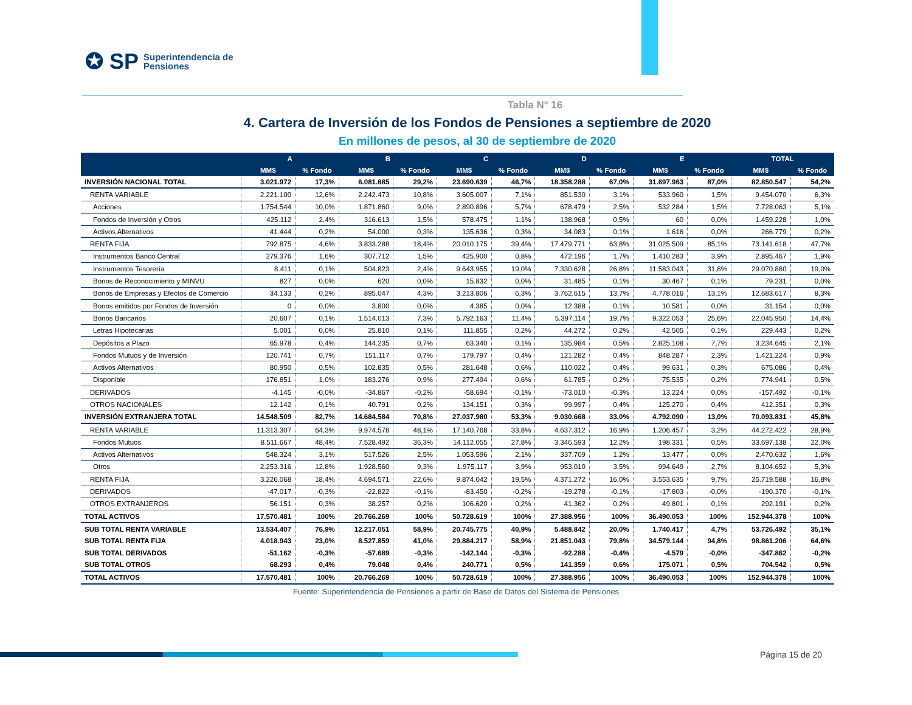✪ SP Superintendencia de
Pensiones
Tabla N° 16
4. Cartera de Inversión de los Fondos de Pensiones a septiembre de 2020
En millones de pesos, al 30 de septiembre de 2020
| | A | | B | | C | | D | | E | | TOTAL | |
| --- | --- | --- | --- | --- | --- | --- | --- | --- | --- | --- | --- | --- |
| | MM$ | % Fondo | MM$ | % Fondo | MM$ | % Fondo | MM$ | % Fondo | MM$ | % Fondo | MM$ | % Fondo |
| INVERSIÓN NACIONAL TOTAL | 3.021.972 | 17,3% | 6.081.685 | 29,2% | 23.690.639 | 46,7% | 18.358.288 | 67,0% | 31.697.963 | 87,0% | 82.850.547 | 54,2% |
| RENTA VARIABLE | 2.221.100 | 12,6% | 2.242.473 | 10,8% | 3.605.007 | 7,1% | 851.530 | 3,1% | 533.960 | 1,5% | 9.454.070 | 6,3% |
| Acciones | 1.754.544 | 10,0% | 1.871.860 | 9,0% | 2.890.896 | 5,7% | 678.479 | 2,5% | 532.284 | 1,5% | 7.728.063 | 5,1% |
| Fondos de Inversión y Otros | 425.112 | 2,4% | 316.613 | 1,5% | 578.475 | 1,1% | 138.968 | 0,5% | 60 | 0,0% | 1.459.228 | 1,0% |
| Activos Alternativos | 41.444 | 0,2% | 54.000 | 0,3% | 135.636 | 0,3% | 34.083 | 0,1% | 1.616 | 0,0% | 266.779 | 0,2% |
| RENTA FIJA | 792.875 | 4,6% | 3.833.288 | 18,4% | 20.010.175 | 39,4% | 17.479.771 | 63,8% | 31.025.509 | 85,1% | 73.141.618 | 47,7% |
| Instrumentos Banco Central | 279.376 | 1,6% | 307.712 | 1,5% | 425.900 | 0,8% | 472.196 | 1,7% | 1.410.283 | 3,9% | 2.895.467 | 1,9% |
| Instrumentos Tesorería | 8.411 | 0,1% | 504.823 | 2,4% | 9.643.955 | 19,0% | 7.330.628 | 26,8% | 11.583.043 | 31,8% | 29.070.860 | 19,0% |
| Bonos de Reconocimiento y MINVU | 827 | 0,0% | 620 | 0,0% | 15.832 | 0,0% | 31.485 | 0,1% | 30.467 | 0,1% | 79.231 | 0,0% |
| Bonos de Empresas y Efectos de Comercio | 34.133 | 0,2% | 895.047 | 4,3% | 3.213.806 | 6,3% | 3.762.615 | 13,7% | 4.778.016 | 13,1% | 12.683.617 | 8,3% |
| Bonos emitidos por Fondos de Inversión | 0 | 0,0% | 3.800 | 0,0% | 4.385 | 0,0% | 12.388 | 0,1% | 10.581 | 0,0% | 31.154 | 0,0% |
| Bonos Bancarios | 20.607 | 0,1% | 1.514.013 | 7,3% | 5.792.163 | 11,4% | 5.397.114 | 19,7% | 9.322.053 | 25,6% | 22.045.950 | 14,4% |
| Letras Hipotecarias | 5.001 | 0,0% | 25.810 | 0,1% | 111.855 | 0,2% | 44.272 | 0,2% | 42.505 | 0,1% | 229.443 | 0,2% |
| Depósitos a Plazo | 65.978 | 0,4% | 144.235 | 0,7% | 63.340 | 0,1% | 135.984 | 0,5% | 2.825.108 | 7,7% | 3.234.645 | 2,1% |
| Fondos Mutuos y de Inversión | 120.741 | 0,7% | 151.117 | 0,7% | 179.797 | 0,4% | 121.282 | 0,4% | 848.287 | 2,3% | 1.421.224 | 0,9% |
| Activos Alternativos | 80.950 | 0,5% | 102.835 | 0,5% | 281.648 | 0,6% | 110.022 | 0,4% | 99.631 | 0,3% | 675.086 | 0,4% |
| Disponible | 176.851 | 1,0% | 183.276 | 0,9% | 277.494 | 0,6% | 61.785 | 0,2% | 75.535 | 0,2% | 774.941 | 0,5% |
| DERIVADOS | -4.145 | -0,0% | -34.867 | -0,2% | -58.694 | -0,1% | -73.010 | -0,3% | 13.224 | 0,0% | -157.492 | -0,1% |
| OTROS NACIONALES | 12.142 | 0,1% | 40.791 | 0,2% | 134.151 | 0,3% | 99.997 | 0,4% | 125.270 | 0,4% | 412.351 | 0,3% |
| INVERSIÓN EXTRANJERA TOTAL | 14.548.509 | 82,7% | 14.684.584 | 70,8% | 27.037.980 | 53,3% | 9.030.668 | 33,0% | 4.792.090 | 13,0% | 70.093.831 | 45,8% |
| RENTA VARIABLE | 11.313.307 | 64,3% | 9.974.578 | 48,1% | 17.140.768 | 33,8% | 4.637.312 | 16,9% | 1.206.457 | 3,2% | 44.272.422 | 28,9% |
| Fondos Mutuos | 8.511.667 | 48,4% | 7.528.492 | 36,3% | 14.112.055 | 27,8% | 3.346.593 | 12,2% | 198.331 | 0,5% | 33.697.138 | 22,0% |
| Activos Alternativos | 548.324 | 3,1% | 517.526 | 2,5% | 1.053.596 | 2,1% | 337.709 | 1,2% | 13.477 | 0,0% | 2.470.632 | 1,6% |
| Otros | 2.253.316 | 12,8% | 1.928.560 | 9,3% | 1.975.117 | 3,9% | 953.010 | 3,5% | 994.649 | 2,7% | 8.104.652 | 5,3% |
| RENTA FIJA | 3.226.068 | 18,4% | 4.694.571 | 22,6% | 9.874.042 | 19,5% | 4.371.272 | 16,0% | 3.553.635 | 9,7% | 25.719.588 | 16,8% |
| DERIVADOS | -47.017 | -0,3% | -22.822 | -0,1% | -83.450 | -0,2% | -19.278 | -0,1% | -17.803 | -0,0% | -190.370 | -0,1% |
| OTROS EXTRANJEROS | 56.151 | 0,3% | 38.257 | 0,2% | 106.620 | 0,2% | 41.362 | 0,2% | 49.801 | 0,1% | 292.191 | 0,2% |
| TOTAL ACTIVOS | 17.570.481 | 100% | 20.766.269 | 100% | 50.728.619 | 100% | 27.388.956 | 100% | 36.490.053 | 100% | 152.944.378 | 100% |
| SUB TOTAL RENTA VARIABLE | 13.534.407 | 76,9% | 12.217.051 | 58,9% | 20.745.775 | 40,9% | 5.488.842 | 20,0% | 1.740.417 | 4,7% | 53.726.492 | 35,1% |
| SUB TOTAL RENTA FIJA | 4.018.943 | 23,0% | 8.527.859 | 41,0% | 29.884.217 | 58,9% | 21.851.043 | 79,8% | 34.579.144 | 94,8% | 98.861.206 | 64,6% |
| SUB TOTAL DERIVADOS | -51.162 | -0,3% | -57.689 | -0,3% | -142.144 | -0,3% | -92.288 | -0,4% | -4.579 | -0,0% | -347.862 | -0,2% |
| SUB TOTAL OTROS | 68.293 | 0,4% | 79.048 | 0,4% | 240.771 | 0,5% | 141.359 | 0,6% | 175.071 | 0,5% | 704.542 | 0,5% |
| TOTAL ACTIVOS | 17.570.481 | 100% | 20.766.269 | 100% | 50.728.619 | 100% | 27.388.956 | 100% | 36.490.053 | 100% | 152.944.378 | 100% |
Fuente: Superintendencia de Pensiones a partir de Base de Datos del Sistema de Pensiones
Página 15 de 20